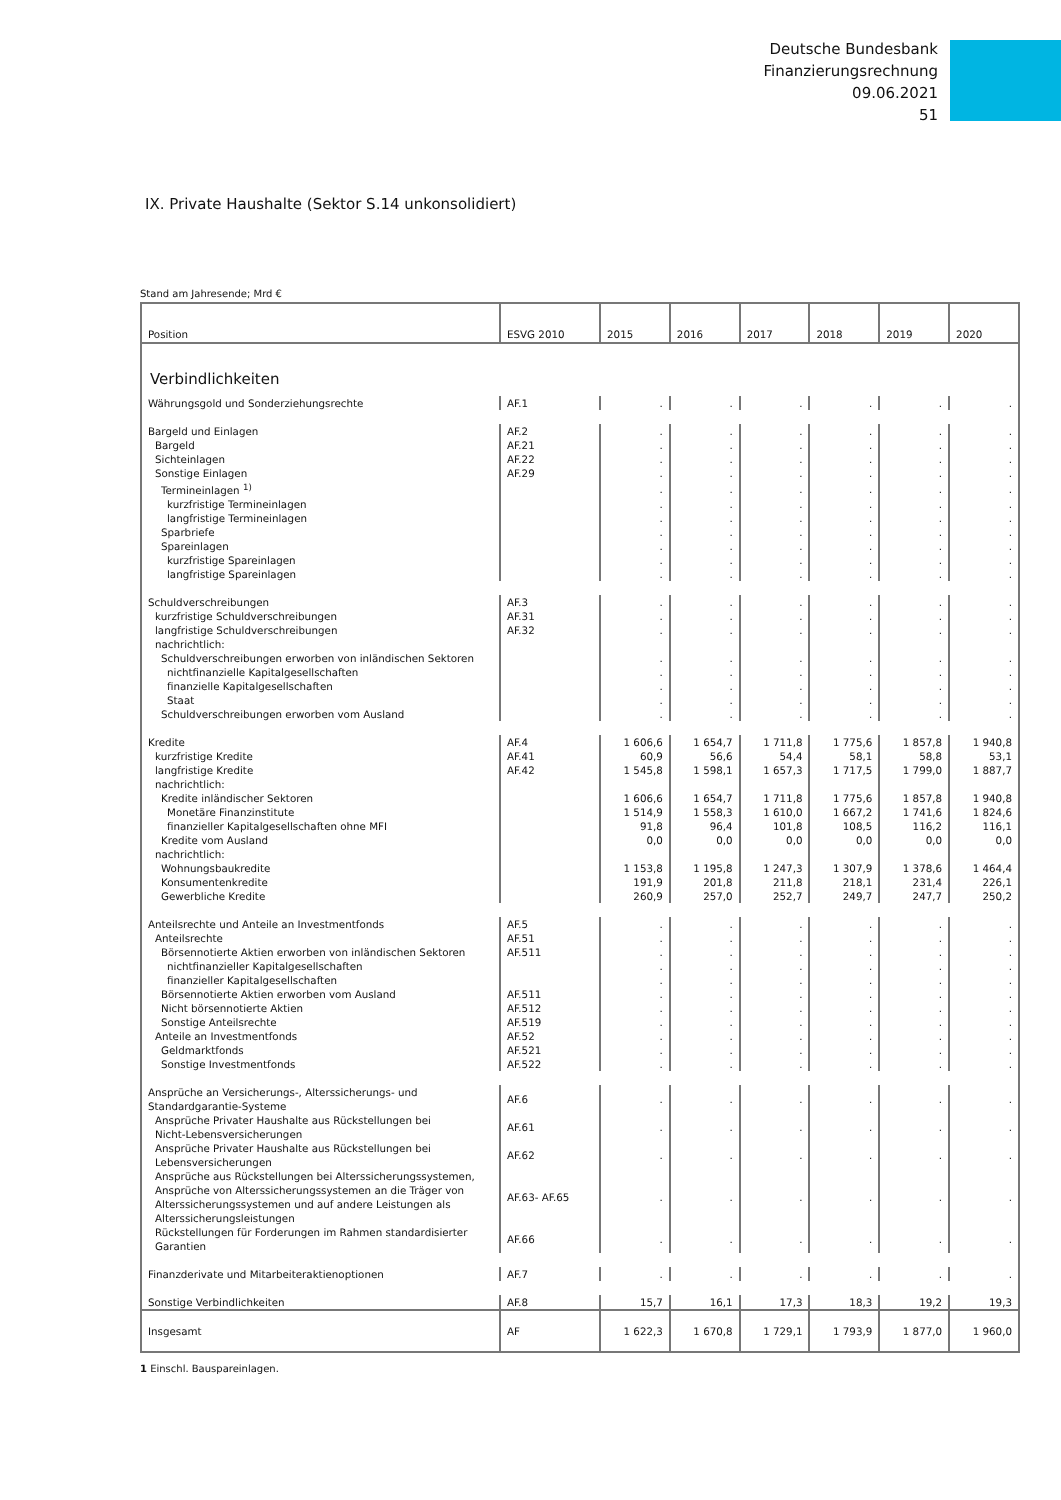Deutsche Bundesbank
Finanzierungsrechnung
09.06.2021
51
IX. Private Haushalte (Sektor S.14 unkonsolidiert)
Stand am Jahresende; Mrd €
| Position | ESVG 2010 | 2015 | 2016 | 2017 | 2018 | 2019 | 2020 |
| --- | --- | --- | --- | --- | --- | --- | --- |
| Verbindlichkeiten | | | | | | | |
| Währungsgold und Sonderziehungsrechte | AF.1 | . | . | . | . | . | . |
| Bargeld und Einlagen | AF.2 | . | . | . | . | . | . |
| Bargeld | AF.21 | . | . | . | . | . | . |
| Sichteinlagen | AF.22 | . | . | . | . | . | . |
| Sonstige Einlagen | AF.29 | . | . | . | . | . | . |
| Termineinlagen <sup>1)</sup> | | . | . | . | . | . | . |
| kurzfristige Termineinlagen | | . | . | . | . | . | . |
| langfristige Termineinlagen | | . | . | . | . | . | . |
| Sparbriefe | | . | . | . | . | . | . |
| Spareinlagen | | . | . | . | . | . | . |
| kurzfristige Spareinlagen | | . | . | . | . | . | . |
| langfristige Spareinlagen | | . | . | . | . | . | . |
| Schuldverschreibungen | AF.3 | . | . | . | . | . | . |
| kurzfristige Schuldverschreibungen | AF.31 | . | . | . | . | . | . |
| langfristige Schuldverschreibungen | AF.32 | . | . | . | . | . | . |
| nachrichtlich: | | | | | | | |
| Schuldverschreibungen erworben von inländischen Sektoren | | . | . | . | . | . | . |
| nichtfinanzielle Kapitalgesellschaften | | . | . | . | . | . | . |
| finanzielle Kapitalgesellschaften | | . | . | . | . | . | . |
| Staat | | . | . | . | . | . | . |
| Schuldverschreibungen erworben vom Ausland | | . | . | . | . | . | . |
| Kredite | AF.4 | 1 606,6 | 1 654,7 | 1 711,8 | 1 775,6 | 1 857,8 | 1 940,8 |
| kurzfristige Kredite | AF.41 | 60,9 | 56,6 | 54,4 | 58,1 | 58,8 | 53,1 |
| langfristige Kredite | AF.42 | 1 545,8 | 1 598,1 | 1 657,3 | 1 717,5 | 1 799,0 | 1 887,7 |
| nachrichtlich: | | | | | | | |
| Kredite inländischer Sektoren | | 1 606,6 | 1 654,7 | 1 711,8 | 1 775,6 | 1 857,8 | 1 940,8 |
| Monetäre Finanzinstitute | | 1 514,9 | 1 558,3 | 1 610,0 | 1 667,2 | 1 741,6 | 1 824,6 |
| finanzieller Kapitalgesellschaften ohne MFI | | 91,8 | 96,4 | 101,8 | 108,5 | 116,2 | 116,1 |
| Kredite vom Ausland | | 0,0 | 0,0 | 0,0 | 0,0 | 0,0 | 0,0 |
| nachrichtlich: | | | | | | | |
| Wohnungsbaukredite | | 1 153,8 | 1 195,8 | 1 247,3 | 1 307,9 | 1 378,6 | 1 464,4 |
| Konsumentenkredite | | 191,9 | 201,8 | 211,8 | 218,1 | 231,4 | 226,1 |
| Gewerbliche Kredite | | 260,9 | 257,0 | 252,7 | 249,7 | 247,7 | 250,2 |
| Anteilsrechte und Anteile an Investmentfonds | AF.5 | . | . | . | . | . | . |
| Anteilsrechte | AF.51 | . | . | . | . | . | . |
| Börsennotierte Aktien erworben von inländischen Sektoren | AF.511 | . | . | . | . | . | . |
| nichtfinanzieller Kapitalgesellschaften | | . | . | . | . | . | . |
| finanzieller Kapitalgesellschaften | | . | . | . | . | . | . |
| Börsennotierte Aktien erworben vom Ausland | AF.511 | . | . | . | . | . | . |
| Nicht börsennotierte Aktien | AF.512 | . | . | . | . | . | . |
| Sonstige Anteilsrechte | AF.519 | . | . | . | . | . | . |
| Anteile an Investmentfonds | AF.52 | . | . | . | . | . | . |
| Geldmarktfonds | AF.521 | . | . | . | . | . | . |
| Sonstige Investmentfonds | AF.522 | . | . | . | . | . | . |
| Ansprüche an Versicherungs-, Alterssicherungs- und Standardgarantie-Systeme | AF.6 | . | . | . | . | . | . |
| Ansprüche Privater Haushalte aus Rückstellungen bei Nicht-Lebensversicherungen | AF.61 | . | . | . | . | . | . |
| Ansprüche Privater Haushalte aus Rückstellungen bei Lebensversicherungen | AF.62 | . | . | . | . | . | . |
| Ansprüche aus Rückstellungen bei Alterssicherungssystemen, Ansprüche von Alterssicherungssystemen an die Träger von Alterssicherungssystemen und auf andere Leistungen als Alterssicherungsleistungen | AF.63- AF.65 | . | . | . | . | . | . |
| Rückstellungen für Forderungen im Rahmen standardisierter Garantien | AF.66 | . | . | . | . | . | . |
| Finanzderivate und Mitarbeiteraktienoptionen | AF.7 | . | . | . | . | . | . |
| Sonstige Verbindlichkeiten | AF.8 | 15,7 | 16,1 | 17,3 | 18,3 | 19,2 | 19,3 |
| Insgesamt | AF | 1 622,3 | 1 670,8 | 1 729,1 | 1 793,9 | 1 877,0 | 1 960,0 |
1 Einschl. Bauspareinlagen.